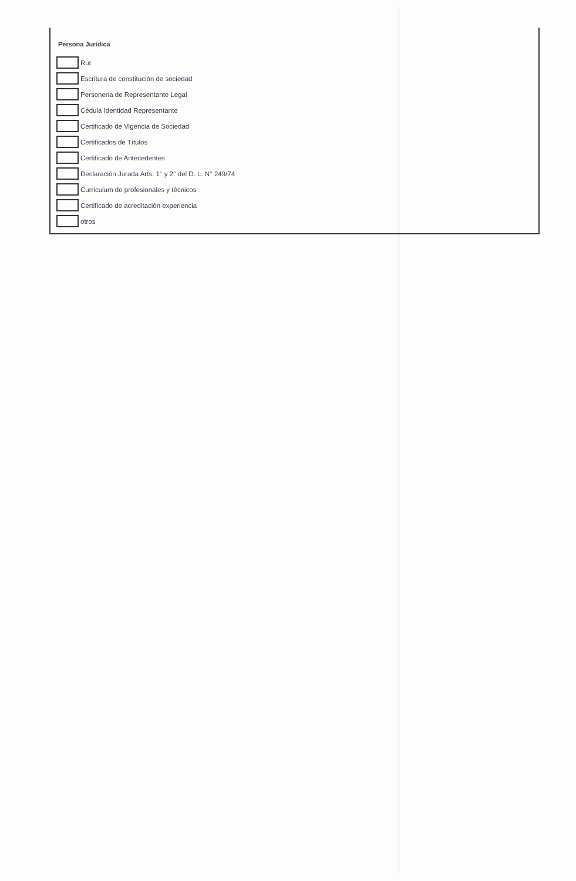Persona Jurídica
Rut
Escritura de constitución de sociedad
Personeria de Representante Legal
Cédula Identidad Representante
Certificado de Vigencia de Sociedad
Certificados de Títulos
Certificado de Antecedentes
Declaración Jurada Arts. 1° y 2° del D. L. N° 249/74
Curriculum de profesionales y técnicos
Certificado de acreditación experiencia
otros